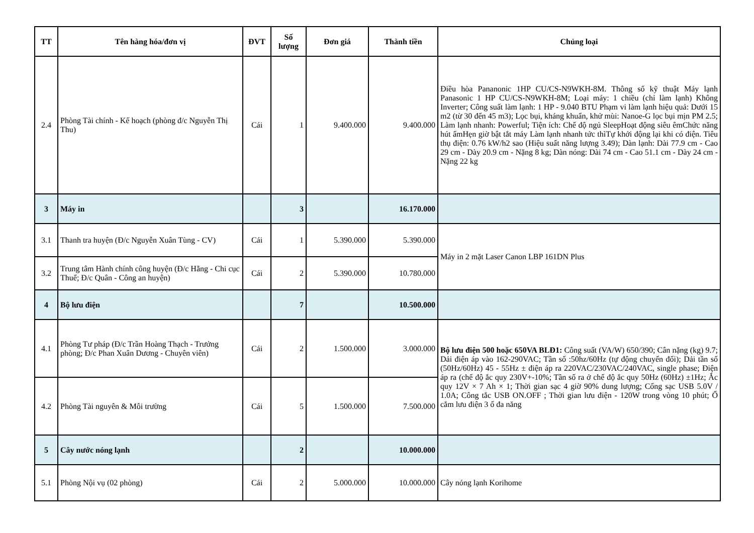| TT | Tên hàng hóa/đơn vị | ĐVT | Số lượng | Đơn giá | Thành tiền | Chủng loại |
| --- | --- | --- | --- | --- | --- | --- |
| 2.4 | Phòng Tài chính - Kế hoạch (phòng đ/c Nguyễn Thị Thu) | Cái | 1 | 9.400.000 | 9.400.000 | Điều hòa Pananonic 1HP CU/CS-N9WKH-8M. Thông số kỹ thuật Máy lạnh Panasonic 1 HP CU/CS-N9WKH-8M; Loại máy: 1 chiều (chỉ làm lạnh) Không Inverter; Công suất làm lạnh: 1 HP - 9.040 BTU Phạm vi làm lạnh hiệu quả: Dưới 15 m2 (từ 30 đến 45 m3); Lọc bụi, kháng khuẩn, khử mùi: Nanoe-G lọc bụi mịn PM 2.5; Làm lạnh nhanh: Powerful; Tiện ích: Chế độ ngủ SleepHoạt động siêu êmChức năng hút ẩmHẹn giờ bật tắt máy Làm lạnh nhanh tức thìTự khởi động lại khi có điện. Tiêu thụ điện: 0.76 kW/h2 sao (Hiệu suất năng lượng 3.49); Dàn lạnh: Dài 77.9 cm - Cao 29 cm - Dày 20.9 cm - Nặng 8 kg; Dàn nóng: Dài 74 cm - Cao 51.1 cm - Dày 24 cm - Nặng 22 kg |
| 3 | Máy in | | 3 | | 16.170.000 | |
| 3.1 | Thanh tra huyện (Đ/c Nguyễn Xuân Tùng - CV) | Cái | 1 | 5.390.000 | 5.390.000 | Máy in 2 mặt Laser Canon LBP 161DN Plus |
| 3.2 | Trung tâm Hành chính công huyện (Đ/c Hằng - Chi cục Thuế; Đ/c Quân - Công an huyện) | Cái | 2 | 5.390.000 | 10.780.000 | |
| 4 | Bộ lưu điện | | 7 | | 10.500.000 | |
| 4.1 | Phòng Tư pháp (Đ/c Trần Hoàng Thạch - Trưởng phòng; Đ/c Phan Xuân Dương - Chuyên viên) | Cái | 2 | 1.500.000 | 3.000.000 | Bộ lưu điện 500 hoặc 650VA BLĐ1: Công suất (VA/W) 650/390; Cân nặng (kg) 9.7; Dải điện áp vào 162-290VAC; Tần số :50hz/60Hz (tự động chuyển đổi); Dải tần số (50Hz/60Hz) 45 - 55Hz ± điện áp ra 220VAC/230VAC/240VAC, single phase; Điện áp ra (chế độ ắc quy 230V+-10%; Tần số ra ở chế độ ắc quy 50Hz (60Hz) ±1Hz; Ắc quy 12V × 7 Ah × 1; Thời gian sạc 4 giờ 90% dung lượng; Cổng sạc USB 5.0V / 1.0A; Công tắc USB ON.OFF ; Thời gian lưu điện - 120W trong vòng 10 phút; Ổ cắm lưu điện 3 ổ đa năng |
| 4.2 | Phòng Tài nguyên & Môi trường | Cái | 5 | 1.500.000 | 7.500.000 | |
| 5 | Cây nước nóng lạnh | | 2 | | 10.000.000 | |
| 5.1 | Phòng Nội vụ (02 phòng) | Cái | 2 | 5.000.000 | 10.000.000 | Cây nóng lạnh Korihome |